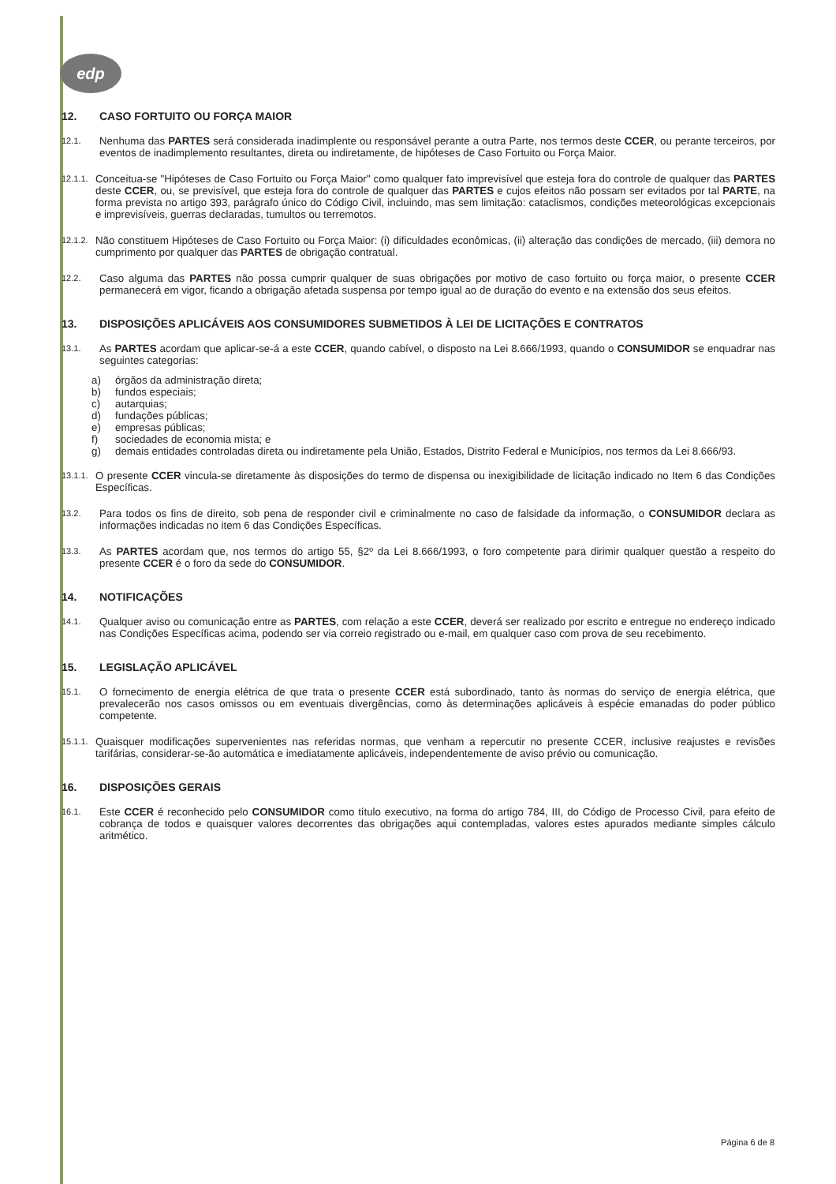edp
12. CASO FORTUITO OU FORÇA MAIOR
12.1. Nenhuma das PARTES será considerada inadimplente ou responsável perante a outra Parte, nos termos deste CCER, ou perante terceiros, por eventos de inadimplemento resultantes, direta ou indiretamente, de hipóteses de Caso Fortuito ou Força Maior.
12.1.1. Conceitua-se "Hipóteses de Caso Fortuito ou Força Maior" como qualquer fato imprevisível que esteja fora do controle de qualquer das PARTES deste CCER, ou, se previsível, que esteja fora do controle de qualquer das PARTES e cujos efeitos não possam ser evitados por tal PARTE, na forma prevista no artigo 393, parágrafo único do Código Civil, incluindo, mas sem limitação: cataclismos, condições meteorológicas excepcionais e imprevisíveis, guerras declaradas, tumultos ou terremotos.
12.1.2. Não constituem Hipóteses de Caso Fortuito ou Força Maior: (i) dificuldades econômicas, (ii) alteração das condições de mercado, (iii) demora no cumprimento por qualquer das PARTES de obrigação contratual.
12.2. Caso alguma das PARTES não possa cumprir qualquer de suas obrigações por motivo de caso fortuito ou força maior, o presente CCER permanecerá em vigor, ficando a obrigação afetada suspensa por tempo igual ao de duração do evento e na extensão dos seus efeitos.
13. DISPOSIÇÕES APLICÁVEIS AOS CONSUMIDORES SUBMETIDOS À LEI DE LICITAÇÕES E CONTRATOS
13.1. As PARTES acordam que aplicar-se-á a este CCER, quando cabível, o disposto na Lei 8.666/1993, quando o CONSUMIDOR se enquadrar nas seguintes categorias:
a) órgãos da administração direta;
b) fundos especiais;
c) autarquias;
d) fundações públicas;
e) empresas públicas;
f) sociedades de economia mista; e
g) demais entidades controladas direta ou indiretamente pela União, Estados, Distrito Federal e Municípios, nos termos da Lei 8.666/93.
13.1.1. O presente CCER vincula-se diretamente às disposições do termo de dispensa ou inexigibilidade de licitação indicado no Item 6 das Condições Específicas.
13.2. Para todos os fins de direito, sob pena de responder civil e criminalmente no caso de falsidade da informação, o CONSUMIDOR declara as informações indicadas no item 6 das Condições Específicas.
13.3. As PARTES acordam que, nos termos do artigo 55, §2º da Lei 8.666/1993, o foro competente para dirimir qualquer questão a respeito do presente CCER é o foro da sede do CONSUMIDOR.
14. NOTIFICAÇÕES
14.1. Qualquer aviso ou comunicação entre as PARTES, com relação a este CCER, deverá ser realizado por escrito e entregue no endereço indicado nas Condições Específicas acima, podendo ser via correio registrado ou e-mail, em qualquer caso com prova de seu recebimento.
15. LEGISLAÇÃO APLICÁVEL
15.1. O fornecimento de energia elétrica de que trata o presente CCER está subordinado, tanto às normas do serviço de energia elétrica, que prevalecerão nos casos omissos ou em eventuais divergências, como às determinações aplicáveis à espécie emanadas do poder público competente.
15.1.1. Quaisquer modificações supervenientes nas referidas normas, que venham a repercutir no presente CCER, inclusive reajustes e revisões tarifárias, considerar-se-ão automática e imediatamente aplicáveis, independentemente de aviso prévio ou comunicação.
16. DISPOSIÇÕES GERAIS
16.1. Este CCER é reconhecido pelo CONSUMIDOR como título executivo, na forma do artigo 784, III, do Código de Processo Civil, para efeito de cobrança de todos e quaisquer valores decorrentes das obrigações aqui contempladas, valores estes apurados mediante simples cálculo aritmético.
Página 6 de 8